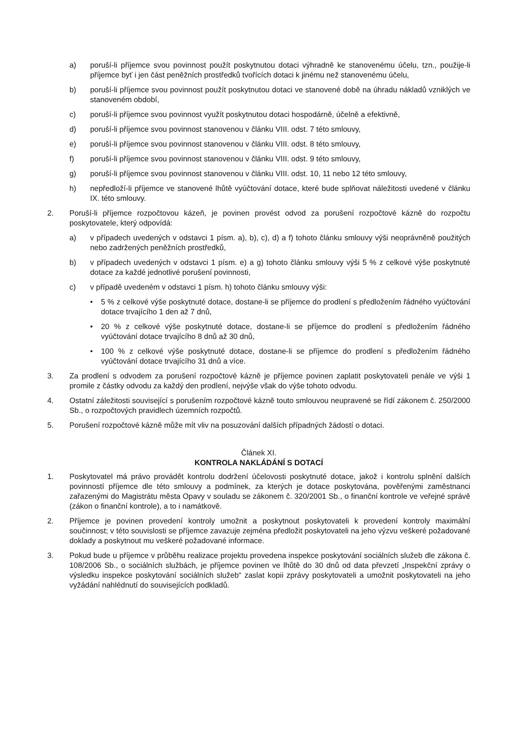a) poruší-li příjemce svou povinnost použít poskytnutou dotaci výhradně ke stanovenému účelu, tzn., použije-li příjemce byť i jen část peněžních prostředků tvořících dotaci k jinému než stanovenému účelu,
b) poruší-li příjemce svou povinnost použít poskytnutou dotaci ve stanovené době na úhradu nákladů vzniklých ve stanoveném období,
c) poruší-li příjemce svou povinnost využít poskytnutou dotaci hospodárně, účelně a efektivně,
d) poruší-li příjemce svou povinnost stanovenou v článku VIII. odst. 7 této smlouvy,
e) poruší-li příjemce svou povinnost stanovenou v článku VIII. odst. 8 této smlouvy,
f) poruší-li příjemce svou povinnost stanovenou v článku VIII. odst. 9 této smlouvy,
g) poruší-li příjemce svou povinnost stanovenou v článku VIII. odst. 10, 11 nebo 12 této smlouvy,
h) nepředloží-li příjemce ve stanovené lhůtě vyúčtování dotace, které bude splňovat náležitosti uvedené v článku IX. této smlouvy.
2. Poruší-li příjemce rozpočtovou kázeň, je povinen provést odvod za porušení rozpočtové kázně do rozpočtu poskytovatele, který odpovídá:
a) v případech uvedených v odstavci 1 písm. a), b), c), d) a f) tohoto článku smlouvy výši neoprávněně použitých nebo zadržených peněžních prostředků,
b) v případech uvedených v odstavci 1 písm. e) a g) tohoto článku smlouvy výši 5 % z celkové výše poskytnuté dotace za každé jednotlivé porušení povinnosti,
c) v případě uvedeném v odstavci 1 písm. h) tohoto článku smlouvy výši:
• 5 % z celkové výše poskytnuté dotace, dostane-li se příjemce do prodlení s předložením řádného vyúčtování dotace trvajícího 1 den až 7 dnů,
• 20 % z celkové výše poskytnuté dotace, dostane-li se příjemce do prodlení s předložením řádného vyúčtování dotace trvajícího 8 dnů až 30 dnů,
• 100 % z celkové výše poskytnuté dotace, dostane-li se příjemce do prodlení s předložením řádného vyúčtování dotace trvajícího 31 dnů a více.
3. Za prodlení s odvodem za porušení rozpočtové kázně je příjemce povinen zaplatit poskytovateli penále ve výši 1 promile z částky odvodu za každý den prodlení, nejvýše však do výše tohoto odvodu.
4. Ostatní záležitosti související s porušením rozpočtové kázně touto smlouvou neupravené se řídí zákonem č. 250/2000 Sb., o rozpočtových pravidlech územních rozpočtů.
5. Porušení rozpočtové kázně může mít vliv na posuzování dalších případných žádostí o dotaci.
Článek XI.
KONTROLA NAKLÁDÁNÍ S DOTACÍ
1. Poskytovatel má právo provádět kontrolu dodržení účelovosti poskytnuté dotace, jakož i kontrolu splnění dalších povinností příjemce dle této smlouvy a podmínek, za kterých je dotace poskytována, pověřenými zaměstnanci zařazenými do Magistrátu města Opavy v souladu se zákonem č. 320/2001 Sb., o finanční kontrole ve veřejné správě (zákon o finanční kontrole), a to i namátkově.
2. Příjemce je povinen provedení kontroly umožnit a poskytnout poskytovateli k provedení kontroly maximální součinnost; v této souvislosti se příjemce zavazuje zejména předložit poskytovateli na jeho výzvu veškeré požadované doklady a poskytnout mu veškeré požadované informace.
3. Pokud bude u příjemce v průběhu realizace projektu provedena inspekce poskytování sociálních služeb dle zákona č. 108/2006 Sb., o sociálních službách, je příjemce povinen ve lhůtě do 30 dnů od data převzetí „Inspekční zprávy o výsledku inspekce poskytování sociálních služeb“ zaslat kopii zprávy poskytovateli a umožnit poskytovateli na jeho vyžádání nahlédnutí do souvisejících podkladů.